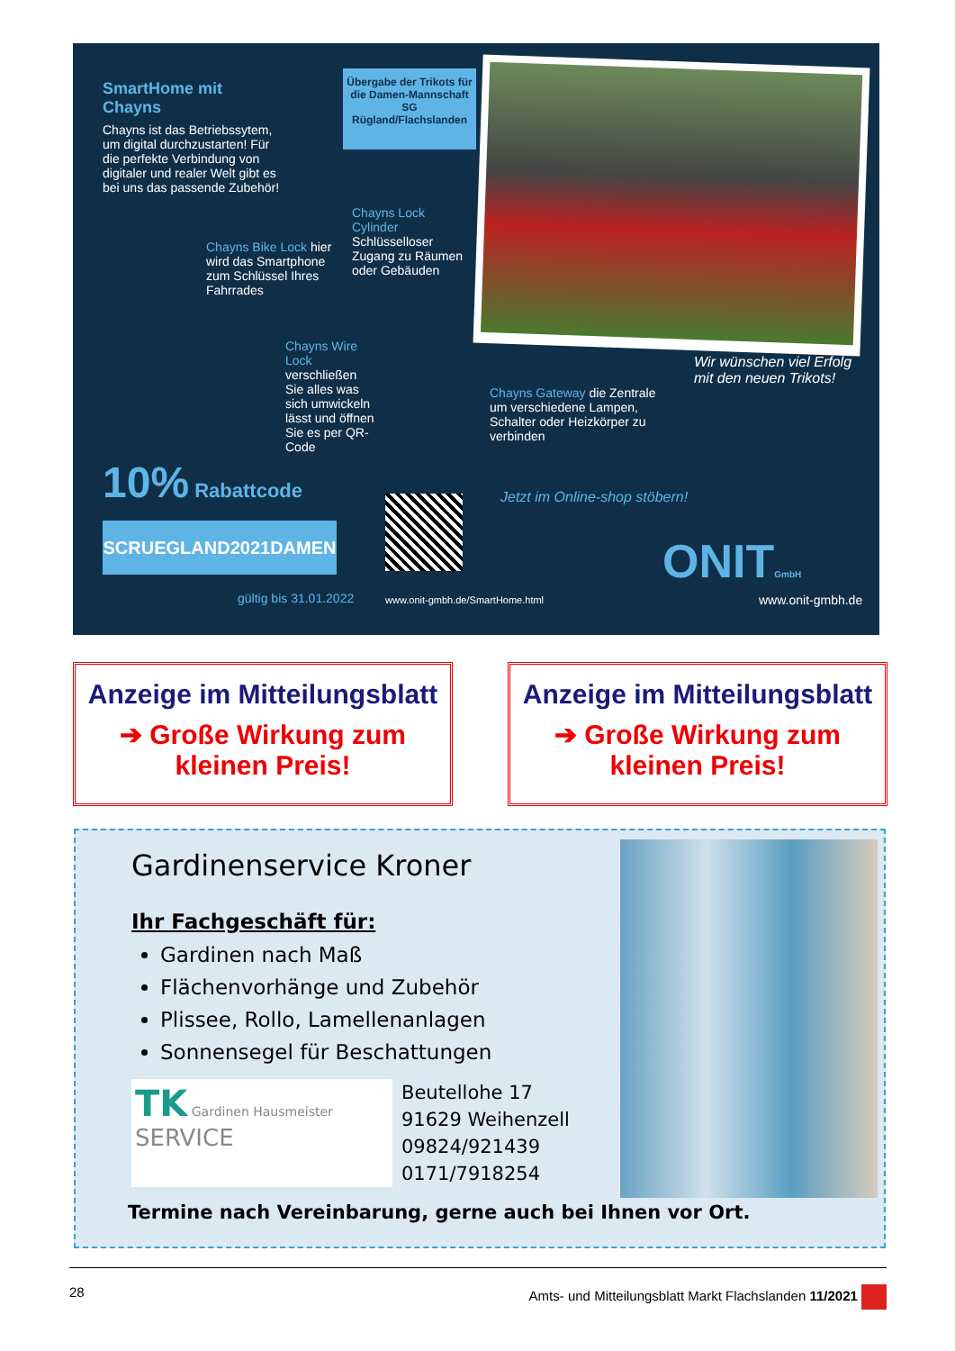SmartHome mit Chayns
Chayns ist das Betriebssytem, um digital durchzustarten! Für die perfekte Verbindung von digitaler und realer Welt gibt es bei uns das passende Zubehör!
Übergabe der Trikots für die Damen-Mannschaft SG Rügland/Flachslanden
Chayns Lock Cylinder Schlüsselloser Zugang zu Räumen oder Gebäuden
Chayns Bike Lock hier wird das Smartphone zum Schlüssel Ihres Fahrrades
Chayns Wire Lock verschließen Sie alles was sich umwickeln lässt und öffnen Sie es per QR-Code
Chayns Gateway die Zentrale um verschiedene Lampen, Schalter oder Heizkörper zu verbinden
Wir wünschen viel Erfolg mit den neuen Trikots!
10% Rabattcode
SCRUEGLAND2021DAMEN
gültig bis 31.01.2022
Jetzt im Online-shop stöbern!
www.onit-gmbh.de/SmartHome.html
ONITGmbH
www.onit-gmbh.de
Anzeige im Mitteilungsblatt
➔ Große Wirkung zum kleinen Preis!
Anzeige im Mitteilungsblatt
➔ Große Wirkung zum kleinen Preis!
Gardinenservice Kroner
Ihr Fachgeschäft für:
Gardinen nach Maß
Flächenvorhänge und Zubehör
Plissee, Rollo, Lamellenanlagen
Sonnensegel für Beschattungen
TK Gardinen Hausmeister SERVICE
Beutellohe 17
91629 Weihenzell
09824/921439
0171/7918254
Termine nach Vereinbarung, gerne auch bei Ihnen vor Ort.
28 Amts- und Mitteilungsblatt Markt Flachslanden 11/2021